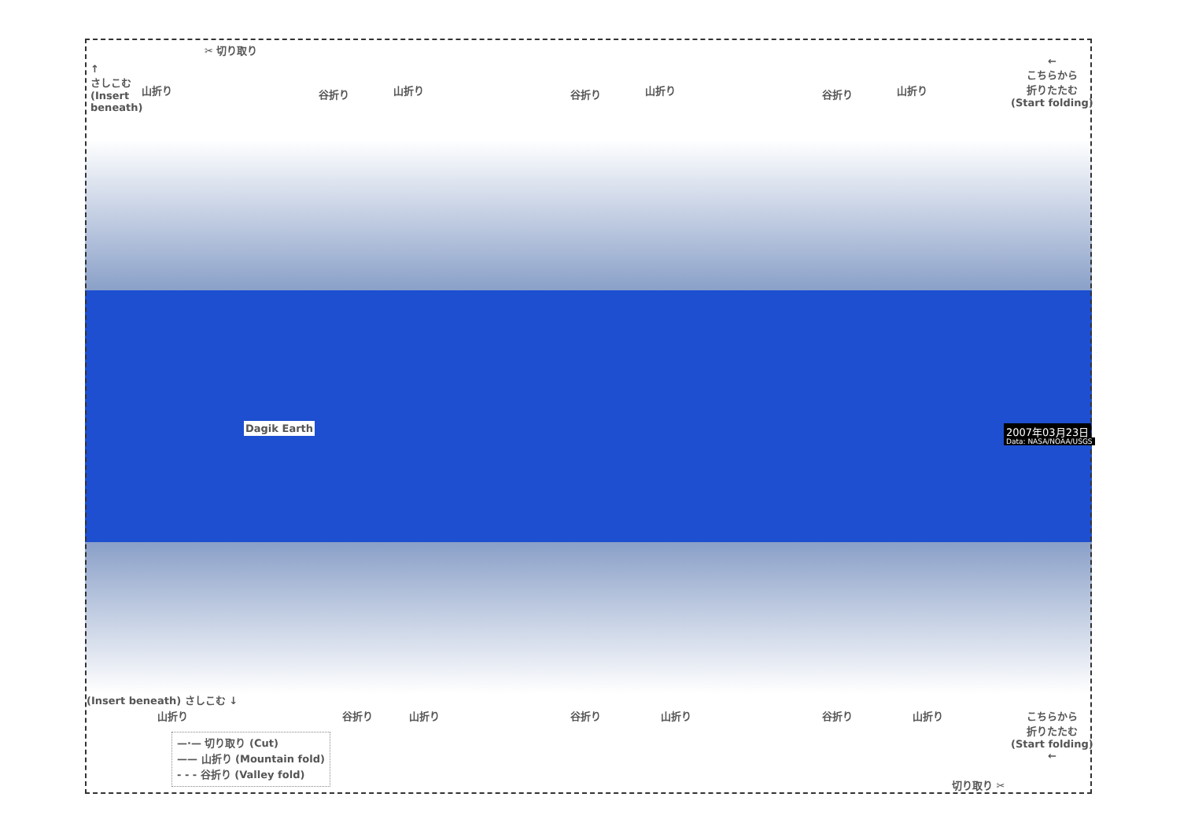✂ 切り取り
↑
さしこむ
(Insert
beneath)
山折り 谷折り 山折り 谷折り 山折り 谷折り 山折り
←
こちらから
折りたたむ
(Start folding)
Dagik Earth 2007年03月23日
Data: NASA/NOAA/USGS
(Insert beneath) さしこむ ↓
山折り 谷折り 山折り 谷折り 山折り 谷折り 山折り
こちらから
折りたたむ
(Start folding)
←
切り取り ✂
—·— 切り取り (Cut)
—— 山折り (Mountain fold)
- - - 谷折り (Valley fold)